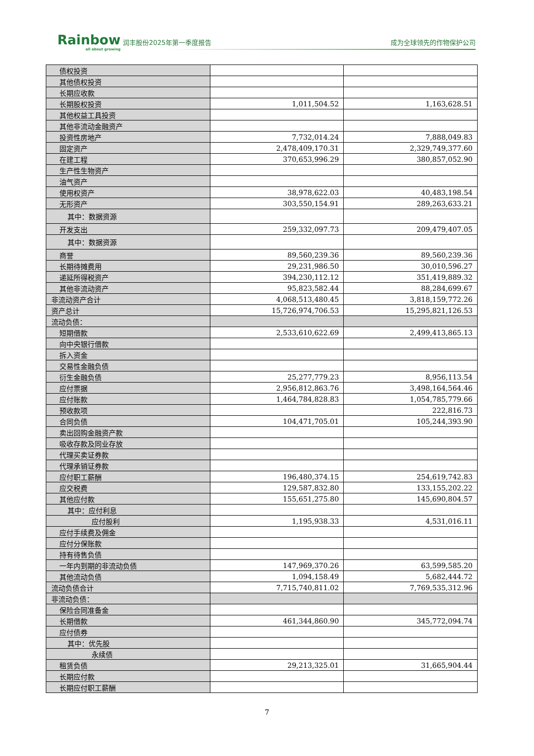Rainbow
all about growing
润丰股份2025年第一季度报告 成为全球领先的作物保护公司
| 债权投资 | | |
| 其他债权投资 | | |
| 长期应收款 | | |
| 长期股权投资 | 1,011,504.52 | 1,163,628.51 |
| 其他权益工具投资 | | |
| 其他非流动金融资产 | | |
| 投资性房地产 | 7,732,014.24 | 7,888,049.83 |
| 固定资产 | 2,478,409,170.31 | 2,329,749,377.60 |
| 在建工程 | 370,653,996.29 | 380,857,052.90 |
| 生产性生物资产 | | |
| 油气资产 | | |
| 使用权资产 | 38,978,622.03 | 40,483,198.54 |
| 无形资产 | 303,550,154.91 | 289,263,633.21 |
| 其中：数据资源 | | |
| 开发支出 | 259,332,097.73 | 209,479,407.05 |
| 其中：数据资源 | | |
| 商誉 | 89,560,239.36 | 89,560,239.36 |
| 长期待摊费用 | 29,231,986.50 | 30,010,596.27 |
| 递延所得税资产 | 394,230,112.12 | 351,419,889.32 |
| 其他非流动资产 | 95,823,582.44 | 88,284,699.67 |
| 非流动资产合计 | 4,068,513,480.45 | 3,818,159,772.26 |
| 资产总计 | 15,726,974,706.53 | 15,295,821,126.53 |
| 流动负债： | | |
| 短期借款 | 2,533,610,622.69 | 2,499,413,865.13 |
| 向中央银行借款 | | |
| 拆入资金 | | |
| 交易性金融负债 | | |
| 衍生金融负债 | 25,277,779.23 | 8,956,113.54 |
| 应付票据 | 2,956,812,863.76 | 3,498,164,564.46 |
| 应付账款 | 1,464,784,828.83 | 1,054,785,779.66 |
| 预收款项 | | 222,816.73 |
| 合同负债 | 104,471,705.01 | 105,244,393.90 |
| 卖出回购金融资产款 | | |
| 吸收存款及同业存放 | | |
| 代理买卖证券款 | | |
| 代理承销证券款 | | |
| 应付职工薪酬 | 196,480,374.15 | 254,619,742.83 |
| 应交税费 | 129,587,832.80 | 133,155,202.22 |
| 其他应付款 | 155,651,275.80 | 145,690,804.57 |
| 其中：应付利息 | | |
| 应付股利 | 1,195,938.33 | 4,531,016.11 |
| 应付手续费及佣金 | | |
| 应付分保账款 | | |
| 持有待售负债 | | |
| 一年内到期的非流动负债 | 147,969,370.26 | 63,599,585.20 |
| 其他流动负债 | 1,094,158.49 | 5,682,444.72 |
| 流动负债合计 | 7,715,740,811.02 | 7,769,535,312.96 |
| 非流动负债： | | |
| 保险合同准备金 | | |
| 长期借款 | 461,344,860.90 | 345,772,094.74 |
| 应付债券 | | |
| 其中：优先股 | | |
| 永续债 | | |
| 租赁负债 | 29,213,325.01 | 31,665,904.44 |
| 长期应付款 | | |
| 长期应付职工薪酬 | | |
7